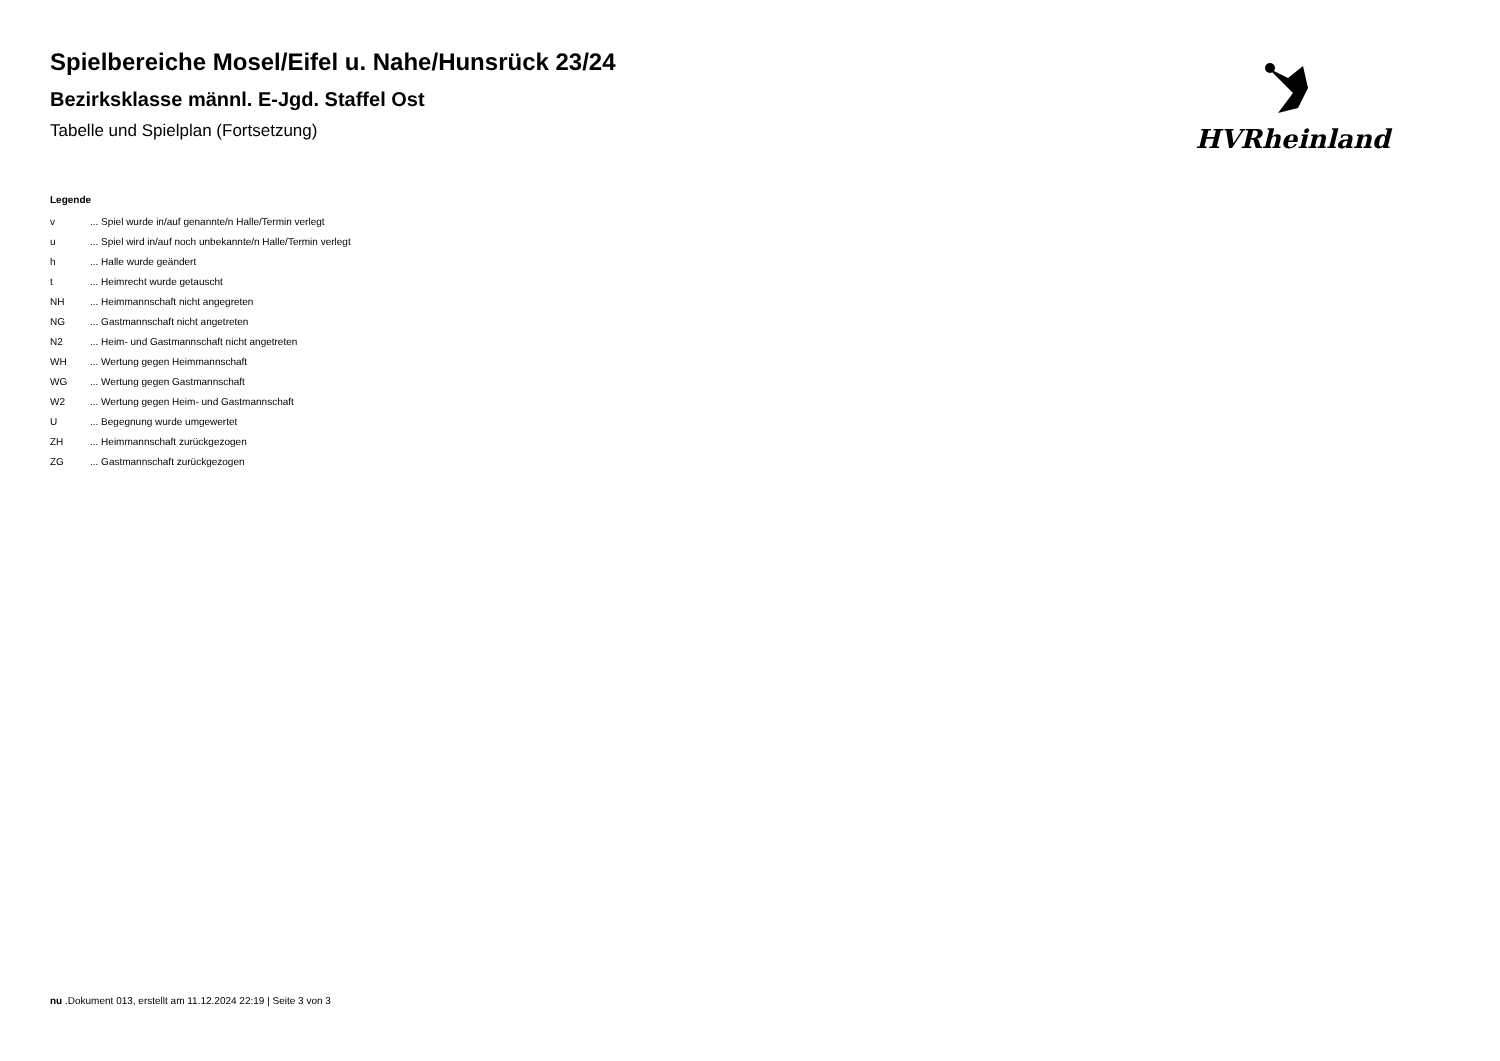Spielbereiche Mosel/Eifel u. Nahe/Hunsrück 23/24
Bezirksklasse männl. E-Jgd. Staffel Ost
Tabelle und Spielplan (Fortsetzung)
HVRheinland
Legende
| v | ... Spiel wurde in/auf genannte/n Halle/Termin verlegt |
| u | ... Spiel wird in/auf noch unbekannte/n Halle/Termin verlegt |
| h | ... Halle wurde geändert |
| t | ... Heimrecht wurde getauscht |
| NH | ... Heimmannschaft nicht angegreten |
| NG | ... Gastmannschaft nicht angetreten |
| N2 | ... Heim- und Gastmannschaft nicht angetreten |
| WH | ... Wertung gegen Heimmannschaft |
| WG | ... Wertung gegen Gastmannschaft |
| W2 | ... Wertung gegen Heim- und Gastmannschaft |
| U | ... Begegnung wurde umgewertet |
| ZH | ... Heimmannschaft zurückgezogen |
| ZG | ... Gastmannschaft zurückgezogen |
nu .Dokument 013, erstellt am 11.12.2024 22:19 | Seite 3 von 3